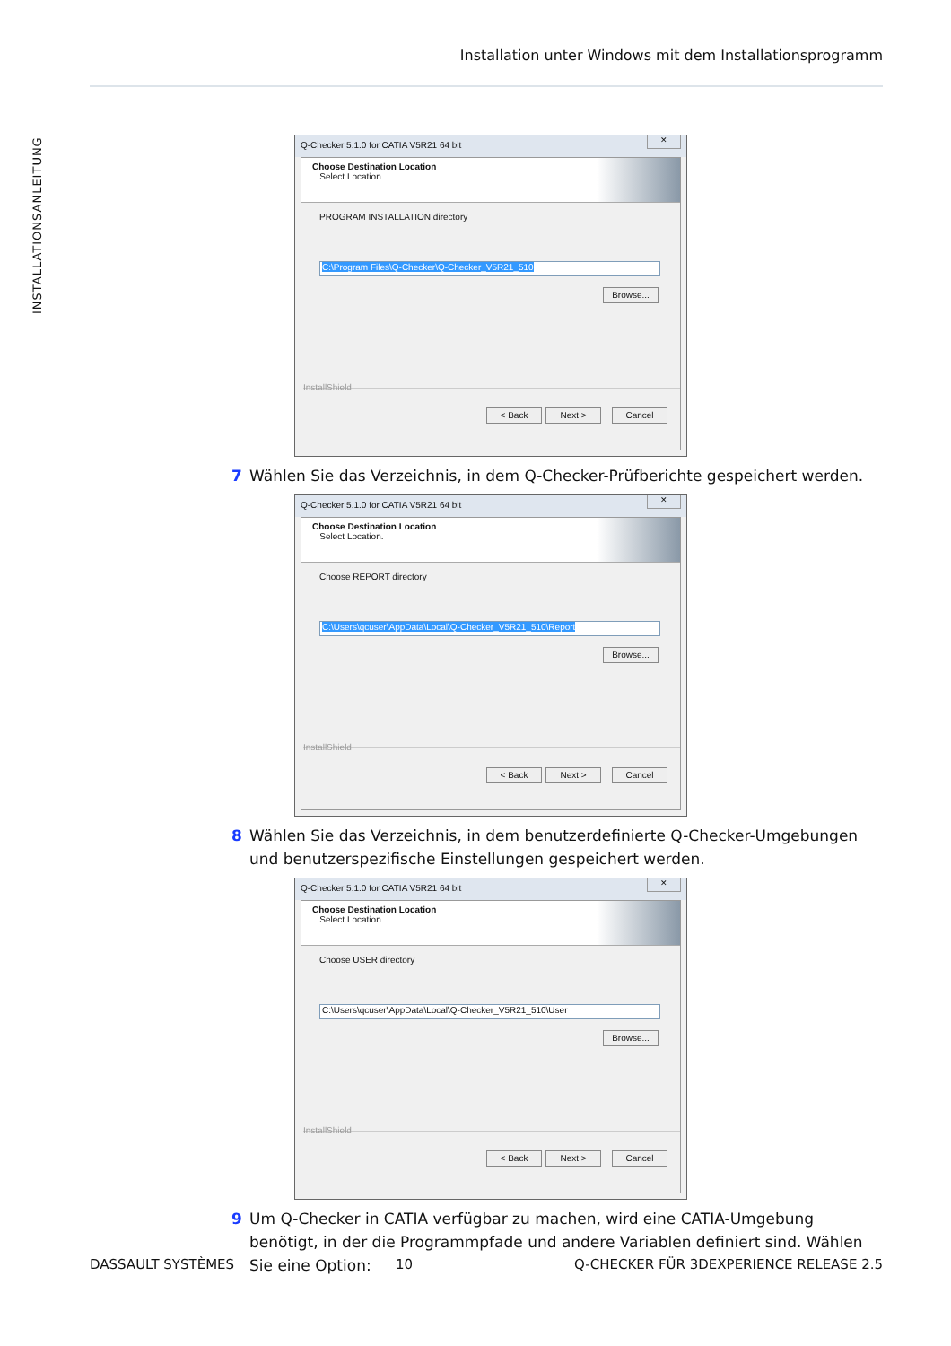Installation unter Windows mit dem Installationsprogramm
INSTALLATIONSANLEITUNG
Q-Checker 5.1.0 for CATIA V5R21 64 bit ✕
Choose Destination Location
Select Location.
PROGRAM INSTALLATION directory
C:\Program Files\Q-Checker\Q-Checker_V5R21_510
Browse...
InstallShield
< Back Next > Cancel
7 Wählen Sie das Verzeichnis, in dem Q-Checker-Prüfberichte gespeichert werden.
Q-Checker 5.1.0 for CATIA V5R21 64 bit ✕
Choose Destination Location
Select Location.
Choose REPORT directory
C:\Users\qcuser\AppData\Local\Q-Checker_V5R21_510\Report
Browse...
InstallShield
< Back Next > Cancel
8 Wählen Sie das Verzeichnis, in dem benutzerdefinierte Q-Checker-Umgebungen und benutzerspezifische Einstellungen gespeichert werden.
Q-Checker 5.1.0 for CATIA V5R21 64 bit ✕
Choose Destination Location
Select Location.
Choose USER directory
C:\Users\qcuser\AppData\Local\Q-Checker_V5R21_510\User
Browse...
InstallShield
< Back Next > Cancel
9 Um Q-Checker in CATIA verfügbar zu machen, wird eine CATIA-Umgebung benötigt, in der die Programmpfade und andere Variablen definiert sind. Wählen Sie eine Option:
DASSAULT SYSTÈMES 10 Q-CHECKER FÜR 3DEXPERIENCE RELEASE 2.5